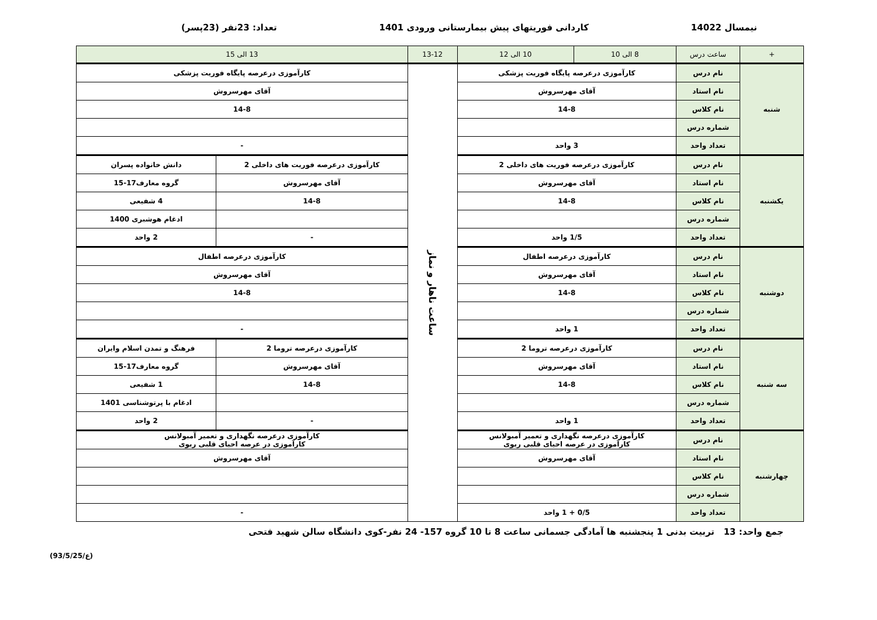نیمسال 14022 کاردانی فوریتهای پیش بیمارستانی ورودی 1401 تعداد: 23نفر (23پسر)
| + | ساعت درس | 8 الی 10 | 10 الی 12 | 13-12 | 13 الی 15 | |
| --- | --- | --- | --- | --- | --- | --- |
| شنبه | نام درس | کارآموزی درعرصه پایگاه فوریت پزشکی | | ساعت ناهار و نماز | کارآموزی درعرصه پایگاه فوریت پزشکی | |
| | نام استاد | آقای مهرسروش | | | آقای مهرسروش | |
| | نام کلاس | 14-8 | | | 14-8 | |
| | شماره درس | | | | | |
| | تعداد واحد | 3 واحد | | | - | |
| یکشنبه | نام درس | کارآموزی درعرصه فوریت های داخلی 2 | | | کارآموزی درعرصه فوریت های داخلی 2 | دانش خانواده پسران |
| | نام استاد | آقای مهرسروش | | | آقای مهرسروش | گروه معارف17-15 |
| | نام کلاس | 14-8 | | | 14-8 | 4 شفیعی |
| | شماره درس | | | | | ادغام هوشبری 1400 |
| | تعداد واحد | 1/5 واحد | | | - | 2 واحد |
| دوشنبه | نام درس | کارآموزی درعرصه اطفال | | | کارآموزی درعرصه اطفال | |
| | نام استاد | آقای مهرسروش | | | آقای مهرسروش | |
| | نام کلاس | 14-8 | | | 14-8 | |
| | شماره درس | | | | | |
| | تعداد واحد | 1 واحد | | | - | |
| سه شنبه | نام درس | کارآموزی درعرصه تروما 2 | | | کارآموزی درعرصه تروما 2 | فرهنگ و تمدن اسلام وایران |
| | نام استاد | آقای مهرسروش | | | آقای مهرسروش | گروه معارف17-15 |
| | نام کلاس | 14-8 | | | 14-8 | 1 شفیعی |
| | شماره درس | | | | | ادغام با پرتوشناسی 1401 |
| | تعداد واحد | 1 واحد | | | - | 2 واحد |
| چهارشنبه | نام درس | کارآموزی درعرصه نگهداری و تعمیر آمبولانس کارآموزی در عرصه احیای قلبی ریوی | | | کارآموزی درعرصه نگهداری و تعمیر آمبولانس کارآموزی در عرصه احیای قلبی ریوی | |
| | نام استاد | آقای مهرسروش | | | آقای مهرسروش | |
| | نام کلاس | | | | | |
| | شماره درس | | | | | |
| | تعداد واحد | 0/5 + 1 واحد | | | - | |
جمع واحد: 13 تربیت بدنی 1 پنجشنبه ها آمادگی جسمانی ساعت 8 تا 10 گروه 157- 24 نفر-کوی دانشگاه سالن شهید فتحی
(93/5/25/ع)